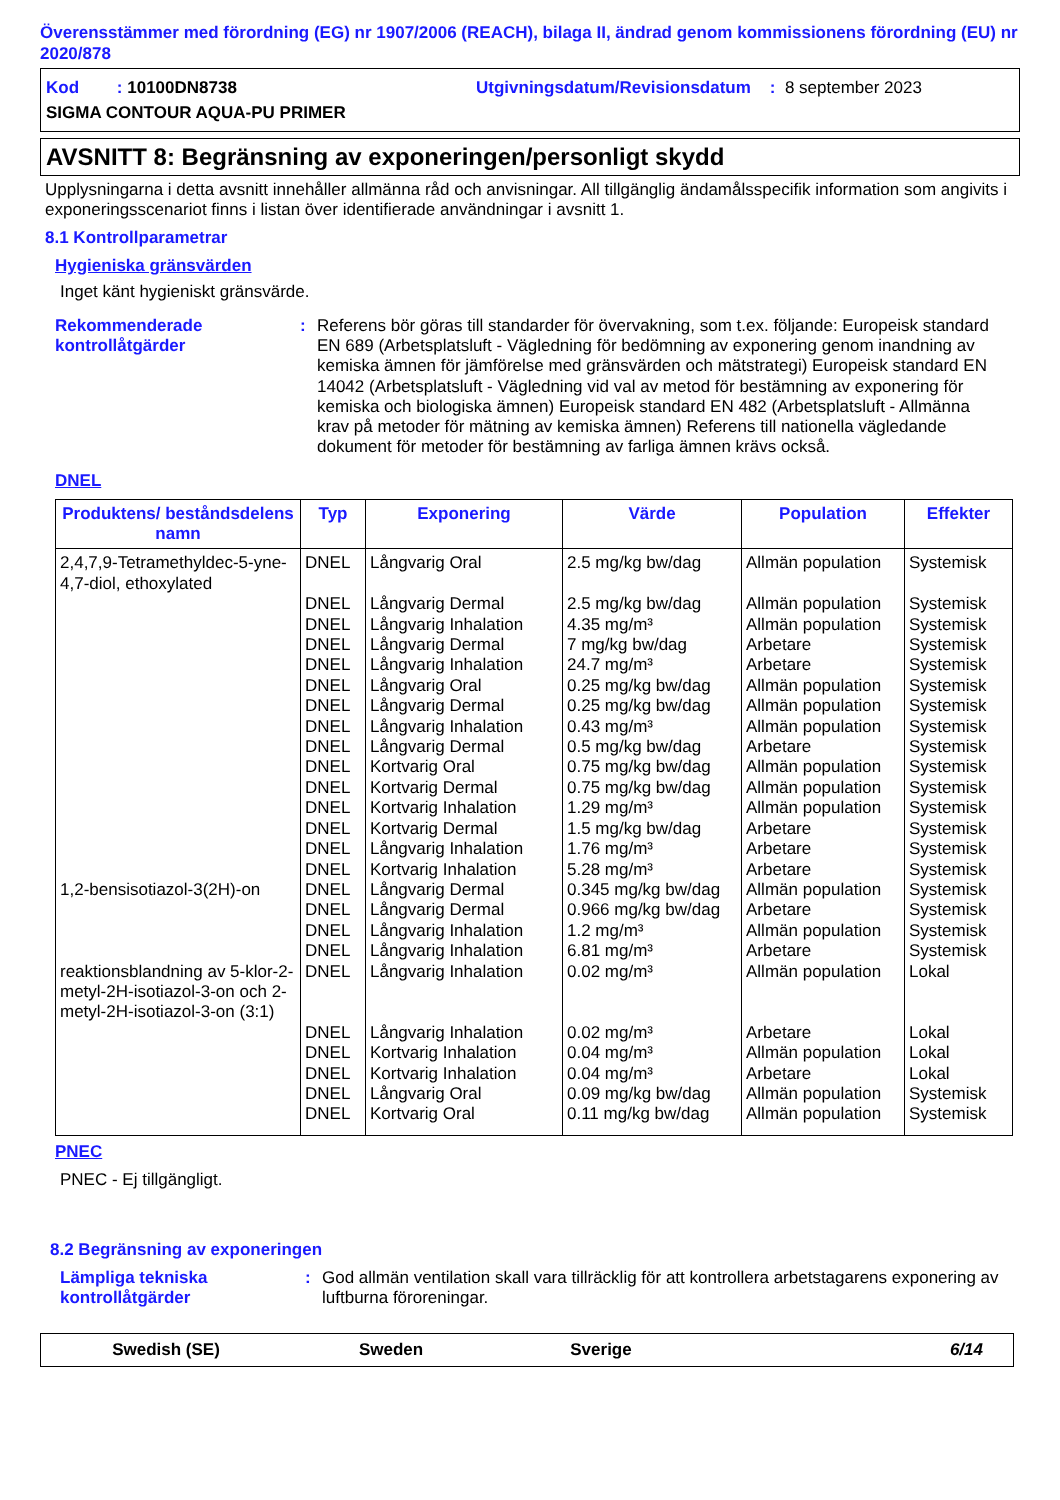Överensstämmer med förordning (EG) nr 1907/2006 (REACH), bilaga II, ändrad genom kommissionens förordning (EU) nr 2020/878
Kod : 10100DN8738 Utgivningsdatum/Revisionsdatum : 8 september 2023
SIGMA CONTOUR AQUA-PU PRIMER
AVSNITT 8: Begränsning av exponeringen/personligt skydd
Upplysningarna i detta avsnitt innehåller allmänna råd och anvisningar. All tillgänglig ändamålsspecifik information som angivits i exponeringsscenariot finns i listan över identifierade användningar i avsnitt 1.
8.1 Kontrollparametrar
Hygieniska gränsvärden
Inget känt hygieniskt gränsvärde.
Rekommenderade kontrollåtgärder: Referens bör göras till standarder för övervakning, som t.ex. följande: Europeisk standard EN 689 (Arbetsplatsluft - Vägledning för bedömning av exponering genom inandning av kemiska ämnen för jämförelse med gränsvärden och mätstrategi) Europeisk standard EN 14042 (Arbetsplatsluft - Vägledning vid val av metod för bestämning av exponering för kemiska och biologiska ämnen) Europeisk standard EN 482 (Arbetsplatsluft - Allmänna krav på metoder för mätning av kemiska ämnen) Referens till nationella vägledande dokument för metoder för bestämning av farliga ämnen krävs också.
DNEL
| Produktens/ beståndsdelens namn | Typ | Exponering | Värde | Population | Effekter |
| --- | --- | --- | --- | --- | --- |
| 2,4,7,9-Tetramethyldec-5-yne-4,7-diol, ethoxylated | DNEL | Långvarig Oral | 2.5 mg/kg bw/dag | Allmän population | Systemisk |
| | DNEL | Långvarig Dermal | 2.5 mg/kg bw/dag | Allmän population | Systemisk |
| | DNEL | Långvarig Inhalation | 4.35 mg/m³ | Allmän population | Systemisk |
| | DNEL | Långvarig Dermal | 7 mg/kg bw/dag | Arbetare | Systemisk |
| | DNEL | Långvarig Inhalation | 24.7 mg/m³ | Arbetare | Systemisk |
| | DNEL | Långvarig Oral | 0.25 mg/kg bw/dag | Allmän population | Systemisk |
| | DNEL | Långvarig Dermal | 0.25 mg/kg bw/dag | Allmän population | Systemisk |
| | DNEL | Långvarig Inhalation | 0.43 mg/m³ | Allmän population | Systemisk |
| | DNEL | Långvarig Dermal | 0.5 mg/kg bw/dag | Arbetare | Systemisk |
| | DNEL | Kortvarig Oral | 0.75 mg/kg bw/dag | Allmän population | Systemisk |
| | DNEL | Kortvarig Dermal | 0.75 mg/kg bw/dag | Allmän population | Systemisk |
| | DNEL | Kortvarig Inhalation | 1.29 mg/m³ | Allmän population | Systemisk |
| | DNEL | Kortvarig Dermal | 1.5 mg/kg bw/dag | Arbetare | Systemisk |
| | DNEL | Långvarig Inhalation | 1.76 mg/m³ | Arbetare | Systemisk |
| | DNEL | Kortvarig Inhalation | 5.28 mg/m³ | Arbetare | Systemisk |
| 1,2-bensisotiazol-3(2H)-on | DNEL | Långvarig Dermal | 0.345 mg/kg bw/dag | Allmän population | Systemisk |
| | DNEL | Långvarig Dermal | 0.966 mg/kg bw/dag | Arbetare | Systemisk |
| | DNEL | Långvarig Inhalation | 1.2 mg/m³ | Allmän population | Systemisk |
| | DNEL | Långvarig Inhalation | 6.81 mg/m³ | Arbetare | Systemisk |
| reaktionsblandning av 5-klor-2-metyl-2H-isotiazol-3-on och 2-metyl-2H-isotiazol-3-on (3:1) | DNEL | Långvarig Inhalation | 0.02 mg/m³ | Allmän population | Lokal |
| | DNEL | Långvarig Inhalation | 0.02 mg/m³ | Arbetare | Lokal |
| | DNEL | Kortvarig Inhalation | 0.04 mg/m³ | Allmän population | Lokal |
| | DNEL | Kortvarig Inhalation | 0.04 mg/m³ | Arbetare | Lokal |
| | DNEL | Långvarig Oral | 0.09 mg/kg bw/dag | Allmän population | Systemisk |
| | DNEL | Kortvarig Oral | 0.11 mg/kg bw/dag | Allmän population | Systemisk |
PNEC
PNEC - Ej tillgängligt.
8.2 Begränsning av exponeringen
Lämpliga tekniska kontrollåtgärder: God allmän ventilation skall vara tillräcklig för att kontrollera arbetstagarens exponering av luftburna föroreningar.
Swedish (SE) Sweden Sverige 6/14